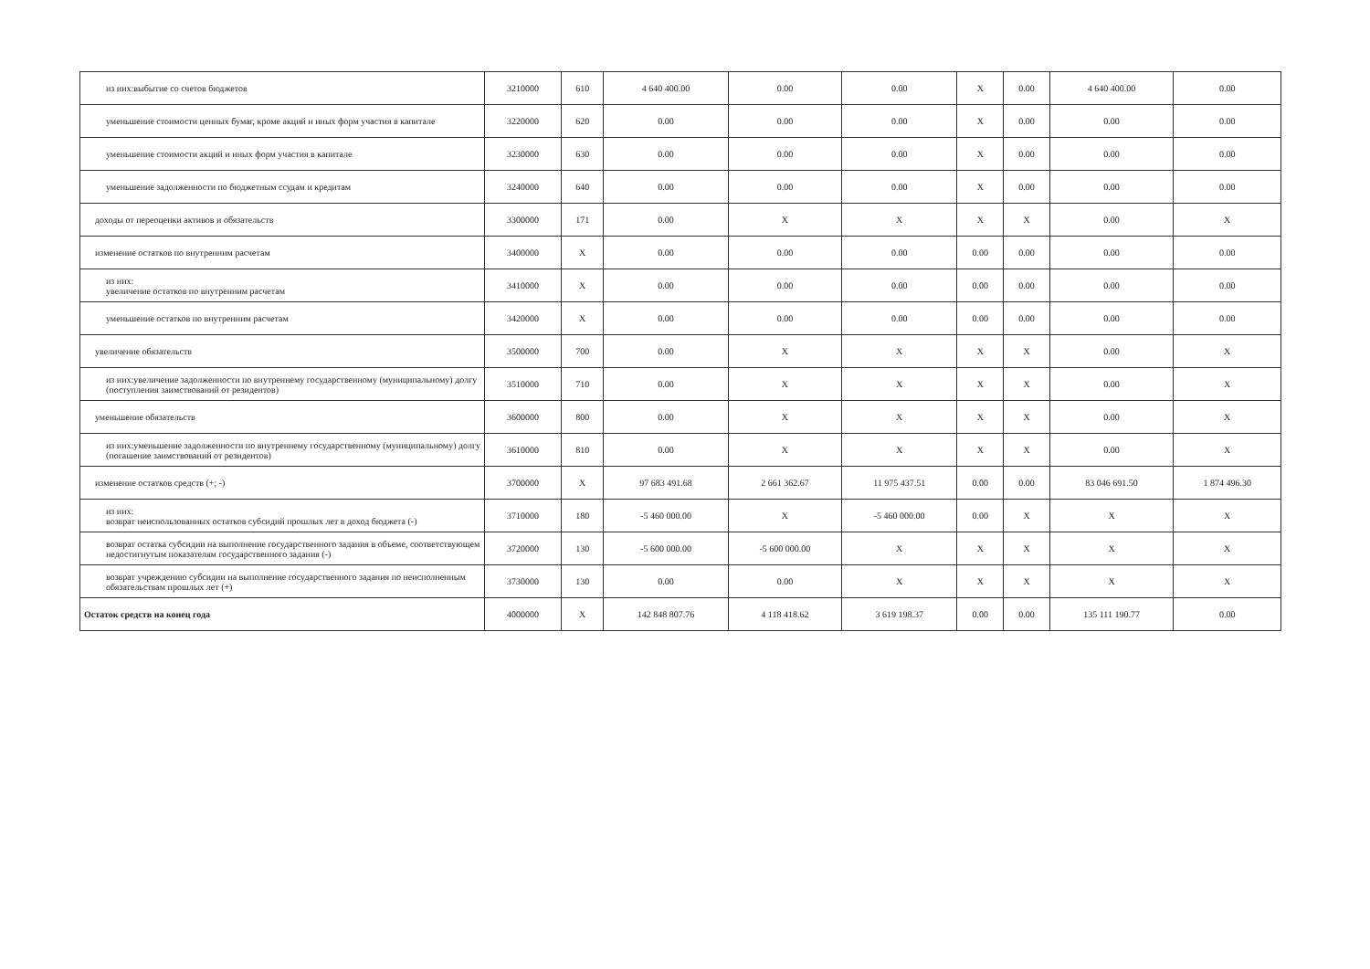| из них:выбытие со счетов бюджетов | 3210000 | 610 | 4 640 400.00 | 0.00 | 0.00 | X | 0.00 | 4 640 400.00 | 0.00 |
| уменьшение стоимости ценных бумаг, кроме акций и иных форм участия в капитале | 3220000 | 620 | 0.00 | 0.00 | 0.00 | X | 0.00 | 0.00 | 0.00 |
| уменьшение стоимости акций и иных форм участия в капитале | 3230000 | 630 | 0.00 | 0.00 | 0.00 | X | 0.00 | 0.00 | 0.00 |
| уменьшение задолженности по бюджетным ссудам и кредитам | 3240000 | 640 | 0.00 | 0.00 | 0.00 | X | 0.00 | 0.00 | 0.00 |
| доходы от переоценки активов и обязательств | 3300000 | 171 | 0.00 | X | X | X | X | 0.00 | X |
| изменение остатков по внутренним расчетам | 3400000 | X | 0.00 | 0.00 | 0.00 | 0.00 | 0.00 | 0.00 | 0.00 |
| из них: увеличение остатков по внутренним расчетам | 3410000 | X | 0.00 | 0.00 | 0.00 | 0.00 | 0.00 | 0.00 | 0.00 |
| уменьшение остатков по внутренним расчетам | 3420000 | X | 0.00 | 0.00 | 0.00 | 0.00 | 0.00 | 0.00 | 0.00 |
| увеличение обязательств | 3500000 | 700 | 0.00 | X | X | X | X | 0.00 | X |
| из них:увеличение задолженности по внутреннему государственному (муниципальному) долгу (поступления заимствований от резидентов) | 3510000 | 710 | 0.00 | X | X | X | X | 0.00 | X |
| уменьшение обязательств | 3600000 | 800 | 0.00 | X | X | X | X | 0.00 | X |
| из них:уменьшение задолженности по внутреннему государственному (муниципальному) долгу (погашение заимствований от резидентов) | 3610000 | 810 | 0.00 | X | X | X | X | 0.00 | X |
| изменение остатков средств (+; -) | 3700000 | X | 97 683 491.68 | 2 661 362.67 | 11 975 437.51 | 0.00 | 0.00 | 83 046 691.50 | 1 874 496.30 |
| из них: возврат неиспользованных остатков субсидий прошлых лет в доход бюджета (-) | 3710000 | 180 | -5 460 000.00 | X | -5 460 000.00 | 0.00 | X | X | X |
| возврат остатка субсидии на выполнение государственного задания в объеме, соответствующем недостигнутым показателям государственного задания (-) | 3720000 | 130 | -5 600 000.00 | -5 600 000.00 | X | X | X | X | X |
| возврат учреждению субсидии на выполнение государственного задания по неисполненным обязательствам прошлых лет (+) | 3730000 | 130 | 0.00 | 0.00 | X | X | X | X | X |
| Остаток средств на конец года | 4000000 | X | 142 848 807.76 | 4 118 418.62 | 3 619 198.37 | 0.00 | 0.00 | 135 111 190.77 | 0.00 |